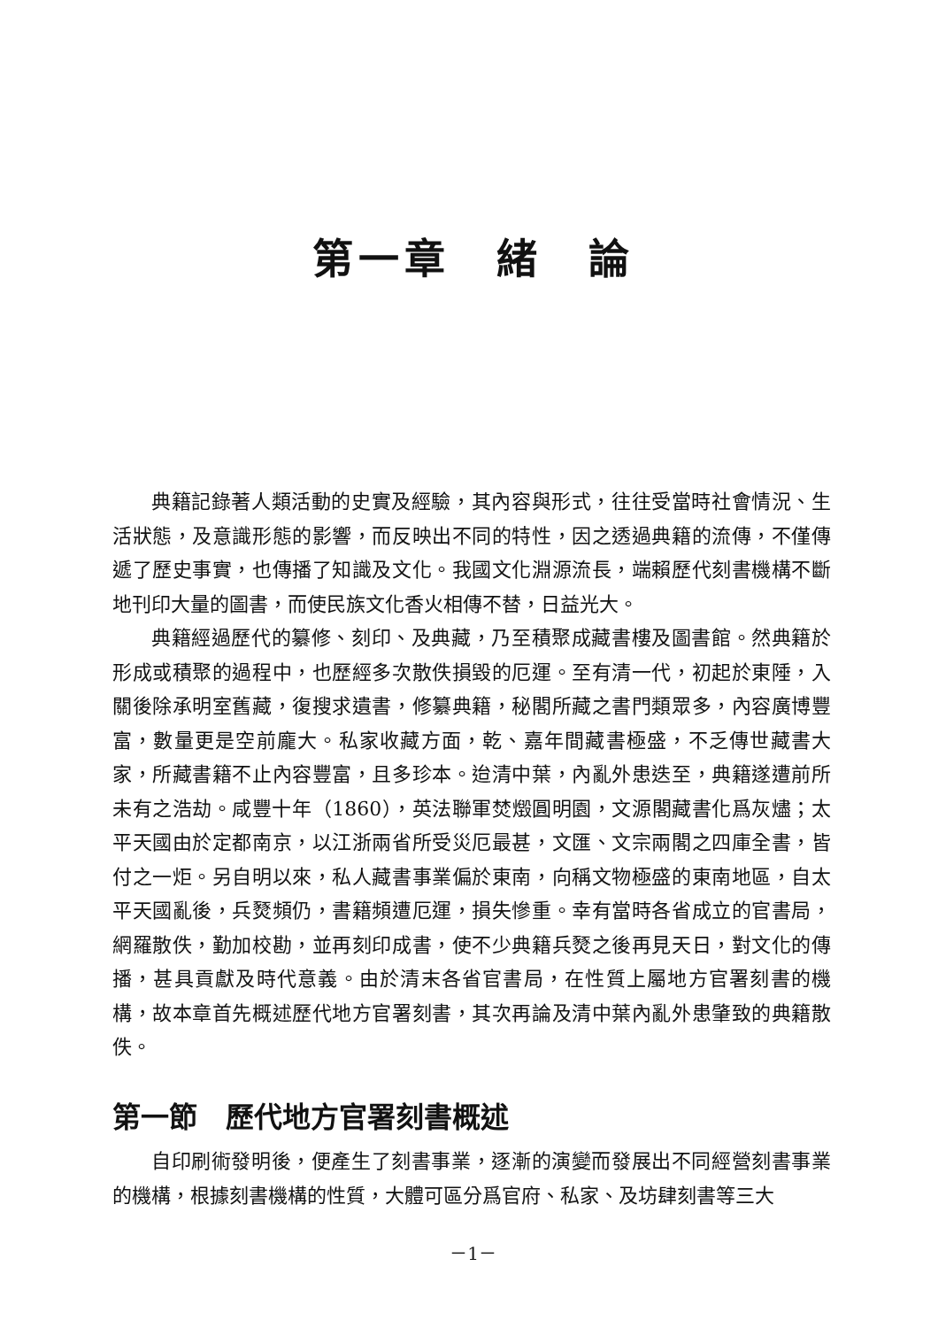第一章　緒　論
典籍記錄著人類活動的史實及經驗，其內容與形式，往往受當時社會情況、生活狀態，及意識形態的影響，而反映出不同的特性，因之透過典籍的流傳，不僅傳遞了歷史事實，也傳播了知識及文化。我國文化淵源流長，端賴歷代刻書機構不斷地刊印大量的圖書，而使民族文化香火相傳不替，日益光大。
典籍經過歷代的纂修、刻印、及典藏，乃至積聚成藏書樓及圖書館。然典籍於形成或積聚的過程中，也歷經多次散佚損毀的厄運。至有清一代，初起於東陲，入關後除承明室舊藏，復搜求遺書，修纂典籍，秘閣所藏之書門類眾多，內容廣博豐富，數量更是空前龐大。私家收藏方面，乾、嘉年間藏書極盛，不乏傳世藏書大家，所藏書籍不止內容豐富，且多珍本。迨清中葉，內亂外患迭至，典籍遂遭前所未有之浩劫。咸豐十年（1860），英法聯軍焚燬圓明園，文源閣藏書化爲灰燼；太平天國由於定都南京，以江浙兩省所受災厄最甚，文匯、文宗兩閣之四庫全書，皆付之一炬。另自明以來，私人藏書事業偏於東南，向稱文物極盛的東南地區，自太平天國亂後，兵燹頻仍，書籍頻遭厄運，損失慘重。幸有當時各省成立的官書局，網羅散佚，勤加校勘，並再刻印成書，使不少典籍兵燹之後再見天日，對文化的傳播，甚具貢獻及時代意義。由於清末各省官書局，在性質上屬地方官署刻書的機構，故本章首先概述歷代地方官署刻書，其次再論及清中葉內亂外患肇致的典籍散佚。
第一節　歷代地方官署刻書概述
自印刷術發明後，便產生了刻書事業，逐漸的演變而發展出不同經營刻書事業的機構，根據刻書機構的性質，大體可區分爲官府、私家、及坊肆刻書等三大
－1－